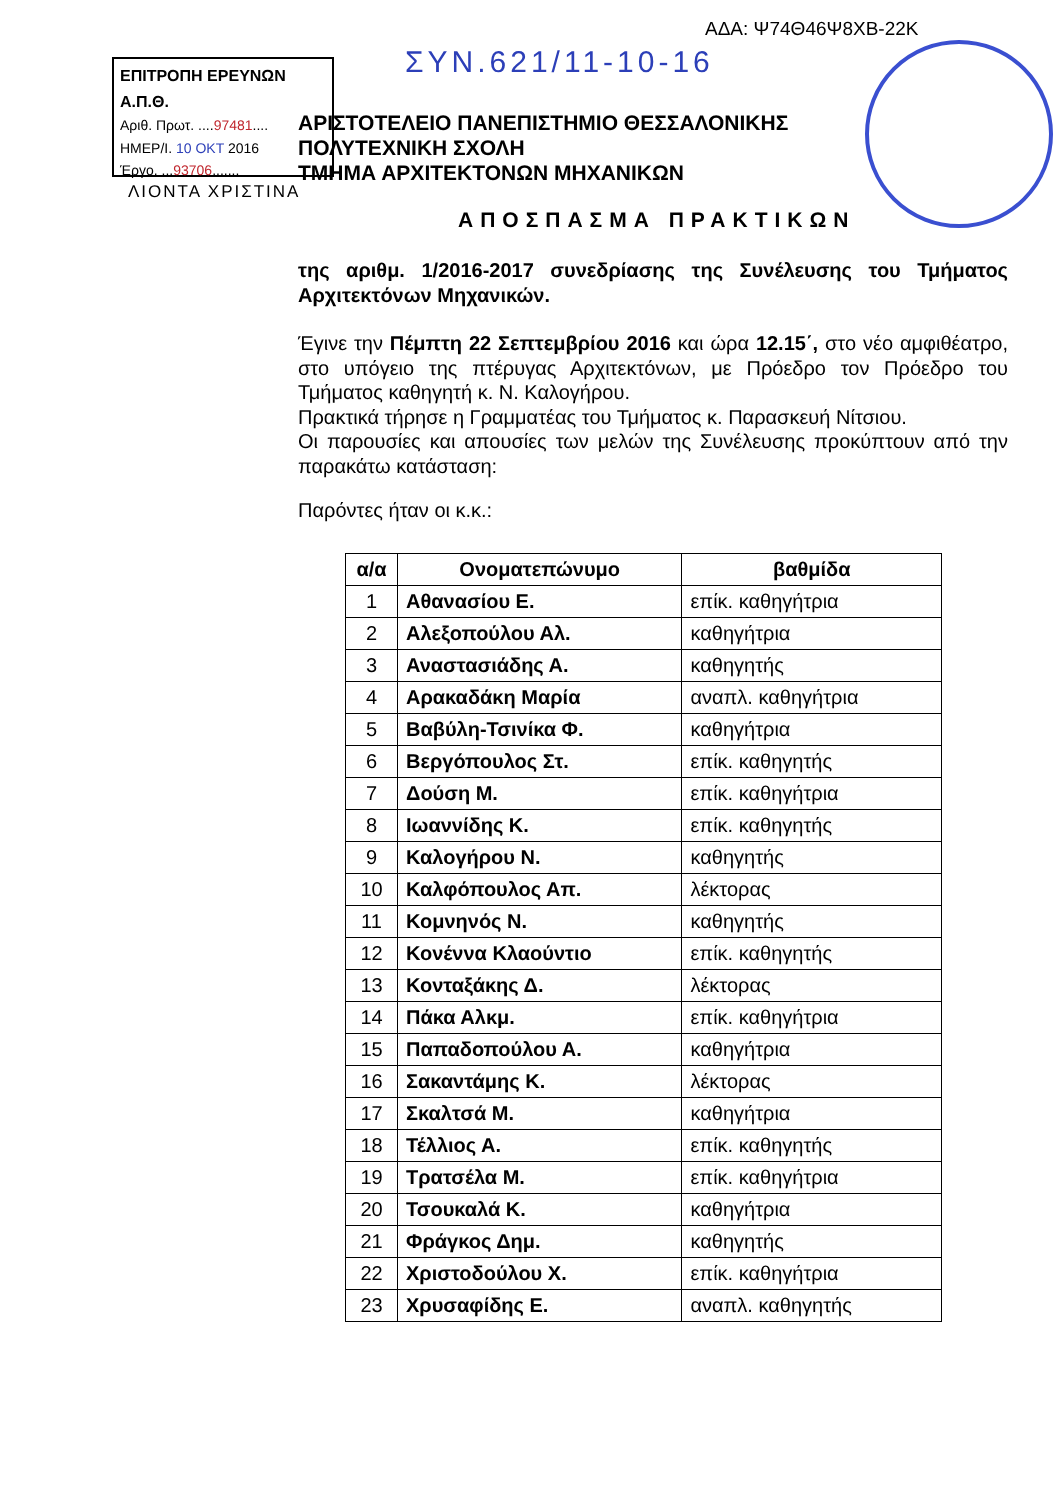ΑΔΑ: Ψ74Θ46Ψ8ΧΒ-22Κ
ΕΠΙΤΡΟΠΗ ΕΡΕΥΝΩΝ Α.Π.Θ.
Αριθ. Πρωτ. ....97481....
ΗΜΕΡ/Ι. 10 ΟΚΤ 2016
Έργο. ...93706.......
ΣΥΝ.621/11-10-16
ΛΙΟΝΤΑ ΧΡΙΣΤΙΝΑ
ΑΡΙΣΤΟΤΕΛΕΙΟ ΠΑΝΕΠΙΣΤΗΜΙΟ ΘΕΣΣΑΛΟΝΙΚΗΣ
ΠΟΛΥΤΕΧΝΙΚΗ ΣΧΟΛΗ
ΤΜΗΜΑ ΑΡΧΙΤΕΚΤΟΝΩΝ ΜΗΧΑΝΙΚΩΝ
ΑΠΟΣΠΑΣΜΑ ΠΡΑΚΤΙΚΩΝ
της αριθμ. 1/2016-2017 συνεδρίασης της Συνέλευσης του Τμήματος Αρχιτεκτόνων Μηχανικών.
Έγινε την Πέμπτη 22 Σεπτεμβρίου 2016 και ώρα 12.15΄, στο νέο αμφιθέατρο, στο υπόγειο της πτέρυγας Αρχιτεκτόνων, με Πρόεδρο τον Πρόεδρο του Τμήματος καθηγητή κ. Ν. Καλογήρου.
Πρακτικά τήρησε η Γραμματέας του Τμήματος κ. Παρασκευή Νίτσιου.
Οι παρουσίες και απουσίες των μελών της Συνέλευσης προκύπτουν από την παρακάτω κατάσταση:
Παρόντες ήταν οι κ.κ.:
| α/α | Ονοματεπώνυμο | βαθμίδα |
| --- | --- | --- |
| 1 | Αθανασίου Ε. | επίκ. καθηγήτρια |
| 2 | Αλεξοπούλου Αλ. | καθηγήτρια |
| 3 | Αναστασιάδης Α. | καθηγητής |
| 4 | Αρακαδάκη Μαρία | αναπλ. καθηγήτρια |
| 5 | Βαβύλη-Τσινίκα Φ. | καθηγήτρια |
| 6 | Βεργόπουλος Στ. | επίκ. καθηγητής |
| 7 | Δούση Μ. | επίκ. καθηγήτρια |
| 8 | Ιωαννίδης Κ. | επίκ. καθηγητής |
| 9 | Καλογήρου Ν. | καθηγητής |
| 10 | Καλφόπουλος Απ. | λέκτορας |
| 11 | Κομνηνός Ν. | καθηγητής |
| 12 | Κονέννα Κλαούντιο | επίκ. καθηγητής |
| 13 | Κονταξάκης Δ. | λέκτορας |
| 14 | Πάκα Αλκμ. | επίκ. καθηγήτρια |
| 15 | Παπαδοπούλου Α. | καθηγήτρια |
| 16 | Σακαντάμης Κ. | λέκτορας |
| 17 | Σκαλτσά Μ. | καθηγήτρια |
| 18 | Τέλλιος Α. | επίκ. καθηγητής |
| 19 | Τρατσέλα Μ. | επίκ. καθηγήτρια |
| 20 | Τσουκαλά Κ. | καθηγήτρια |
| 21 | Φράγκος Δημ. | καθηγητής |
| 22 | Χριστοδούλου Χ. | επίκ. καθηγήτρια |
| 23 | Χρυσαφίδης Ε. | αναπλ. καθηγητής |